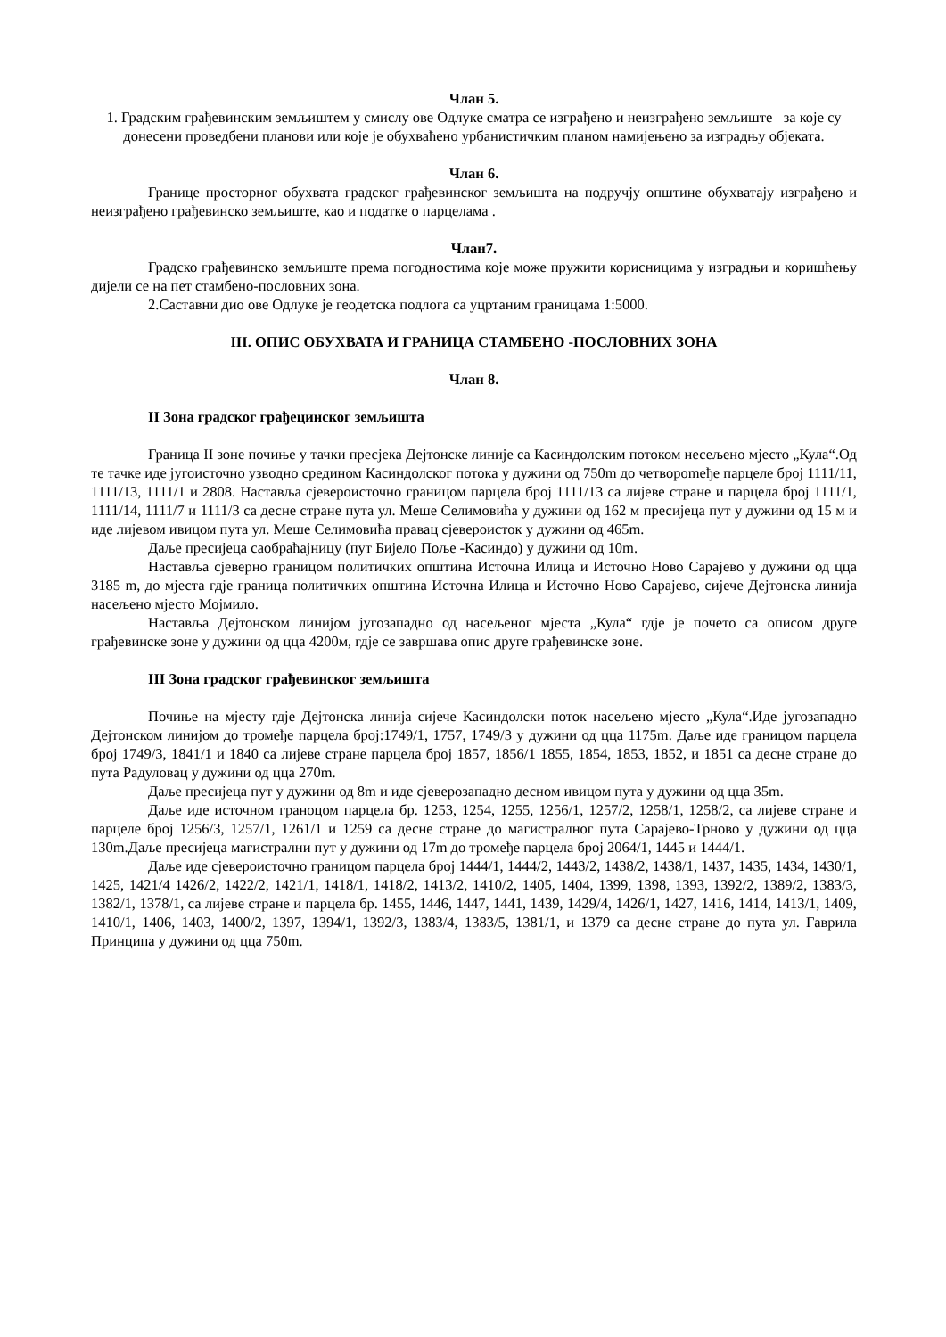Члан 5.
1. Градским грађевинским земљиштем у смислу ове Одлуке сматра се изграђено и неизграђено земљиште за које су донесени проведбени планови или које је обухваћено урбанистичким планом намијењено за изградњу објеката.
Члан 6.
Границе просторног обухвата градског грађевинског земљишта на подручју општине обухватају изграђено и неизграђено грађевинско земљиште, као и податке о парцелама .
Члан7.
Градско грађевинско земљиште према погодностима које може пружити корисницима у изградњи и коришћењу дијели се на пет стамбено-пословних зона.
2.Саставни дио ове Одлуке је геодетска подлога са уцртаним границама 1:5000.
III. ОПИС ОБУХВАТА И ГРАНИЦА СТАМБЕНО -ПОСЛОВНИХ ЗОНА
Члан 8.
II Зона градског грађецинског земљишта
Граница II зоне почиње у тачки пресјека Дејтонске линије са Касиндолским потоком несељено мјесто „Кула“.Од те тачке иде југоисточно узводно средином Касиндолског потока у дужини од 750m до четвороmеђе парцеле број 1111/11, 1111/13, 1111/1 и 2808. Наставља сјевероисточно границом парцела број 1111/13 са лијеве стране и парцела број 1111/1, 1111/14, 1111/7 и 1111/3 са десне стране пута ул. Меше Селимовића у дужини од 162 м пресијеца пут у дужини од 15 м и иде лијевом ивицом пута ул. Меше Селимовића правац сјевероисток у дужини од 465m.
Даље пресијеца саобраћајницу (пут Бијело Поље -Касиндо) у дужини од 10m.
Наставља сјеверно границом политичких општина Источна Илица и Источно Ново Сарајево у дужини од цца 3185 m, до мјеста гдје граница политичких општина Источна Илица и Источно Ново Сарајево, сијече Дејтонска линија насељено мјесто Мојмило.
Наставља Дејтонском линијом југозападно од насељеног мјеста „Кула“ гдје је почето са описом друге грађевинске зоне у дужини од цца 4200м, гдје се завршава опис друге грађевинске зоне.
III Зона градског грађевинског земљишта
Почиње на мјесту гдје Дејтонска линија сијече Касиндолски поток насељено мјесто „Кула“.Иде југозападно Дејтонском линијом до тромеђе парцела број:1749/1, 1757, 1749/3 у дужини од цца 1175m. Даље иде границом парцела број 1749/3, 1841/1 и 1840 са лијеве стране парцела број 1857, 1856/1 1855, 1854, 1853, 1852, и 1851 са десне стране до пута Радуловац у дужини од цца 270m.
Даље пресијеца пут у дужини од 8m и иде сјеверозападно десном ивицом пута у дужини од цца 35m.
Даље иде источном граноцом парцела бр. 1253, 1254, 1255, 1256/1, 1257/2, 1258/1, 1258/2, са лијеве стране и парцеле број 1256/3, 1257/1, 1261/1 и 1259 са десне стране до магистралног пута Сарајево-Трново у дужини од цца 130m.Даље пресијеца магистрални пут у дужини од 17m до тромеђе парцела број 2064/1, 1445 и 1444/1.
Даље иде сјевероисточно границом парцела број 1444/1, 1444/2, 1443/2, 1438/2, 1438/1, 1437, 1435, 1434, 1430/1, 1425, 1421/4 1426/2, 1422/2, 1421/1, 1418/1, 1418/2, 1413/2, 1410/2, 1405, 1404, 1399, 1398, 1393, 1392/2, 1389/2, 1383/3, 1382/1, 1378/1, са лијеве стране и парцела бр. 1455, 1446, 1447, 1441, 1439, 1429/4, 1426/1, 1427, 1416, 1414, 1413/1, 1409, 1410/1, 1406, 1403, 1400/2, 1397, 1394/1, 1392/3, 1383/4, 1383/5, 1381/1, и 1379 са десне стране до пута ул. Гаврила Принципа у дужини од цца 750m.